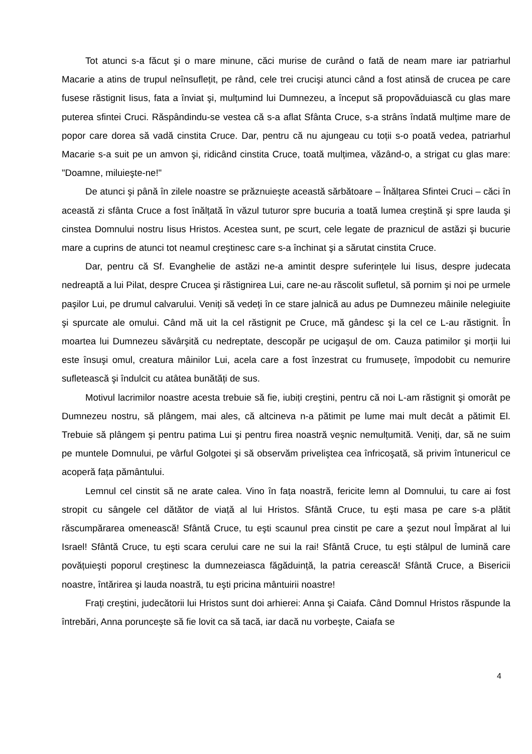Tot atunci s-a făcut şi o mare minune, căci murise de curând o fată de neam mare iar patriarhul Macarie a atins de trupul neînsuflețit, pe rând, cele trei crucişi atunci când a fost atinsă de crucea pe care fusese răstignit Iisus, fata a înviat şi, mulțumind lui Dumnezeu, a început să propovăduiască cu glas mare puterea sfintei Cruci. Răspândindu-se vestea că s-a aflat Sfânta Cruce, s-a strâns îndată mulțime mare de popor care dorea să vadă cinstita Cruce. Dar, pentru că nu ajungeau cu toții s-o poată vedea, patriarhul Macarie s-a suit pe un amvon şi, ridicând cinstita Cruce, toată mulțimea, văzând-o, a strigat cu glas mare: "Doamne, miluieşte-ne!"
De atunci şi până în zilele noastre se prăznuieşte această sărbătoare – Înălțarea Sfintei Cruci – căci în această zi sfânta Cruce a fost înălțată în văzul tuturor spre bucuria a toată lumea creştină şi spre lauda şi cinstea Domnului nostru Iisus Hristos. Acestea sunt, pe scurt, cele legate de praznicul de astăzi şi bucurie mare a cuprins de atunci tot neamul creştinesc care s-a închinat şi a sărutat cinstita Cruce.
Dar, pentru că Sf. Evanghelie de astăzi ne-a amintit despre suferințele lui Iisus, despre judecata nedreaptă a lui Pilat, despre Crucea şi răstignirea Lui, care ne-au răscolit sufletul, să pornim şi noi pe urmele paşilor Lui, pe drumul calvarului. Veniți să vedeți în ce stare jalnică au adus pe Dumnezeu mâinile nelegiuite şi spurcate ale omului. Când mă uit la cel răstignit pe Cruce, mă gândesc şi la cel ce L-au răstignit. În moartea lui Dumnezeu săvârşită cu nedreptate, descopăr pe ucigaşul de om. Cauza patimilor şi morții lui este însuşi omul, creatura mâinilor Lui, acela care a fost înzestrat cu frumusețe, împodobit cu nemurire sufletească şi îndulcit cu atâtea bunătăți de sus.
Motivul lacrimilor noastre acesta trebuie să fie, iubiți creştini, pentru că noi L-am răstignit şi omorât pe Dumnezeu nostru, să plângem, mai ales, că altcineva n-a pătimit pe lume mai mult decât a pătimit El. Trebuie să plângem şi pentru patima Lui şi pentru firea noastră veşnic nemulțumită. Veniți, dar, să ne suim pe muntele Domnului, pe vârful Golgotei şi să observăm priveliştea cea înfricoşată, să privim întunericul ce acoperă fața pământului.
Lemnul cel cinstit să ne arate calea. Vino în fața noastră, fericite lemn al Domnului, tu care ai fost stropit cu sângele cel dătător de viață al lui Hristos. Sfântă Cruce, tu eşti masa pe care s-a plătit răscumpărarea omenească! Sfântă Cruce, tu eşti scaunul prea cinstit pe care a şezut noul Împărat al lui Israel! Sfântă Cruce, tu eşti scara cerului care ne sui la rai! Sfântă Cruce, tu eşti stâlpul de lumină care povățuieşti poporul creştinesc la dumnezeiasca făgăduință, la patria cerească! Sfântă Cruce, a Bisericii noastre, întărirea şi lauda noastră, tu eşti pricina mântuirii noastre!
Frați creştini, judecătorii lui Hristos sunt doi arhierei: Anna şi Caiafa. Când Domnul Hristos răspunde la întrebări, Anna porunceşte să fie lovit ca să tacă, iar dacă nu vorbeşte, Caiafa se
4